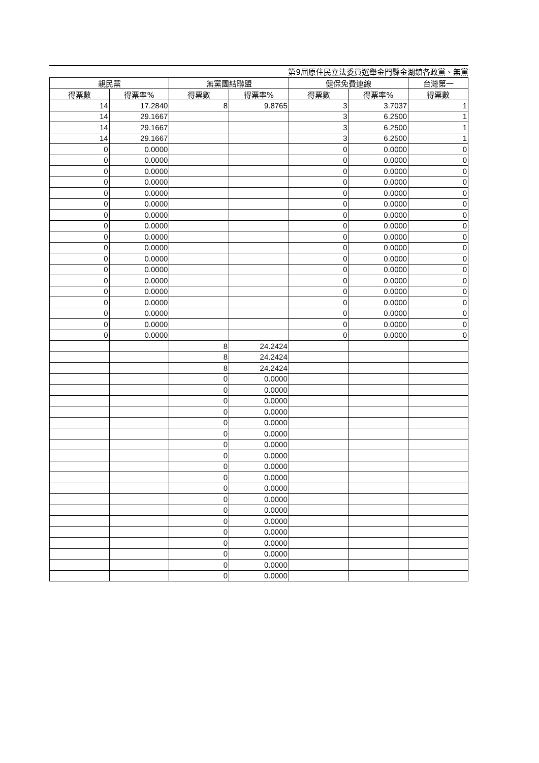第9屆原住民立法委員選舉金門縣金湖鎮各政黨、無黨
| 親民黨 | | 無黨團結聯盟 | | 健保免費連線 | | 台灣第一 |
| --- | --- | --- | --- | --- | --- | --- |
| 得票數 | 得票率% | 得票數 | 得票率% | 得票數 | 得票率% | 得票數 |
| 14 | 17.2840 | 8 | 9.8765 | 3 | 3.7037 | 1 |
| 14 | 29.1667 | | | 3 | 6.2500 | 1 |
| 14 | 29.1667 | | | 3 | 6.2500 | 1 |
| 14 | 29.1667 | | | 3 | 6.2500 | 1 |
| 0 | 0.0000 | | | 0 | 0.0000 | 0 |
| 0 | 0.0000 | | | 0 | 0.0000 | 0 |
| 0 | 0.0000 | | | 0 | 0.0000 | 0 |
| 0 | 0.0000 | | | 0 | 0.0000 | 0 |
| 0 | 0.0000 | | | 0 | 0.0000 | 0 |
| 0 | 0.0000 | | | 0 | 0.0000 | 0 |
| 0 | 0.0000 | | | 0 | 0.0000 | 0 |
| 0 | 0.0000 | | | 0 | 0.0000 | 0 |
| 0 | 0.0000 | | | 0 | 0.0000 | 0 |
| 0 | 0.0000 | | | 0 | 0.0000 | 0 |
| 0 | 0.0000 | | | 0 | 0.0000 | 0 |
| 0 | 0.0000 | | | 0 | 0.0000 | 0 |
| 0 | 0.0000 | | | 0 | 0.0000 | 0 |
| 0 | 0.0000 | | | 0 | 0.0000 | 0 |
| 0 | 0.0000 | | | 0 | 0.0000 | 0 |
| 0 | 0.0000 | | | 0 | 0.0000 | 0 |
| 0 | 0.0000 | | | 0 | 0.0000 | 0 |
| 0 | 0.0000 | | | 0 | 0.0000 | 0 |
| | | 8 | 24.2424 | | | |
| | | 8 | 24.2424 | | | |
| | | 8 | 24.2424 | | | |
| | | 0 | 0.0000 | | | |
| | | 0 | 0.0000 | | | |
| | | 0 | 0.0000 | | | |
| | | 0 | 0.0000 | | | |
| | | 0 | 0.0000 | | | |
| | | 0 | 0.0000 | | | |
| | | 0 | 0.0000 | | | |
| | | 0 | 0.0000 | | | |
| | | 0 | 0.0000 | | | |
| | | 0 | 0.0000 | | | |
| | | 0 | 0.0000 | | | |
| | | 0 | 0.0000 | | | |
| | | 0 | 0.0000 | | | |
| | | 0 | 0.0000 | | | |
| | | 0 | 0.0000 | | | |
| | | 0 | 0.0000 | | | |
| | | 0 | 0.0000 | | | |
| | | 0 | 0.0000 | | | |
| | | 0 | 0.0000 | | | |